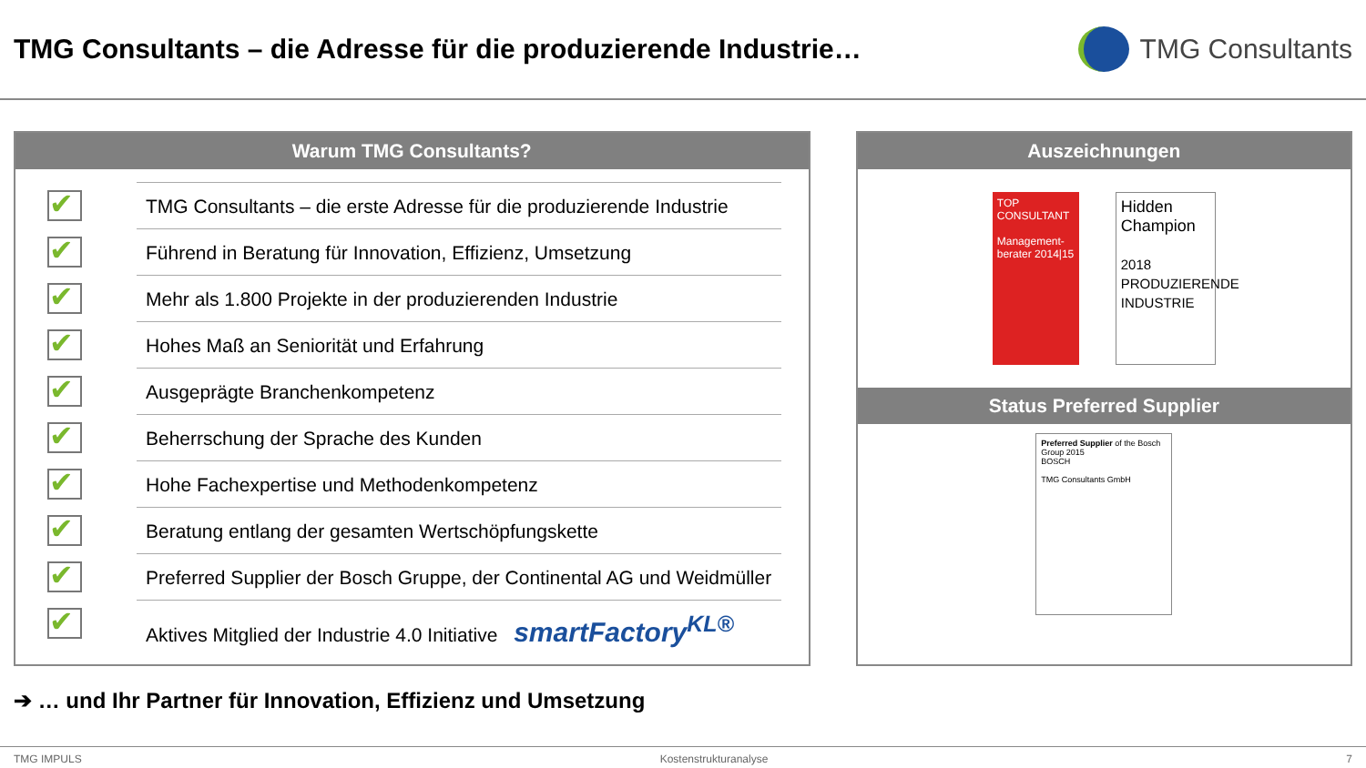TMG Consultants – die Adresse für die produzierende Industrie…
TMG Consultants
Warum TMG Consultants?
✔ TMG Consultants – die erste Adresse für die produzierende Industrie
✔ Führend in Beratung für Innovation, Effizienz, Umsetzung
✔ Mehr als 1.800 Projekte in der produzierenden Industrie
✔ Hohes Maß an Seniorität und Erfahrung
✔ Ausgeprägte Branchenkompetenz
✔ Beherrschung der Sprache des Kunden
✔ Hohe Fachexpertise und Methodenkompetenz
✔ Beratung entlang der gesamten Wertschöpfungskette
✔ Preferred Supplier der Bosch Gruppe, der Continental AG und Weidmüller
✔ Aktives Mitglied der Industrie 4.0 Initiative smartFactory<sup>KL®</sup>
Auszeichnungen
TOP CONSULTANT
Management-berater 2014|15
Hidden Champion
2018 PRODUZIERENDE INDUSTRIE
Status Preferred Supplier
Preferred Supplier of the Bosch Group 2015
BOSCH
TMG Consultants GmbH
➔ … und Ihr Partner für Innovation, Effizienz und Umsetzung
TMG IMPULS Kostenstrukturanalyse 7